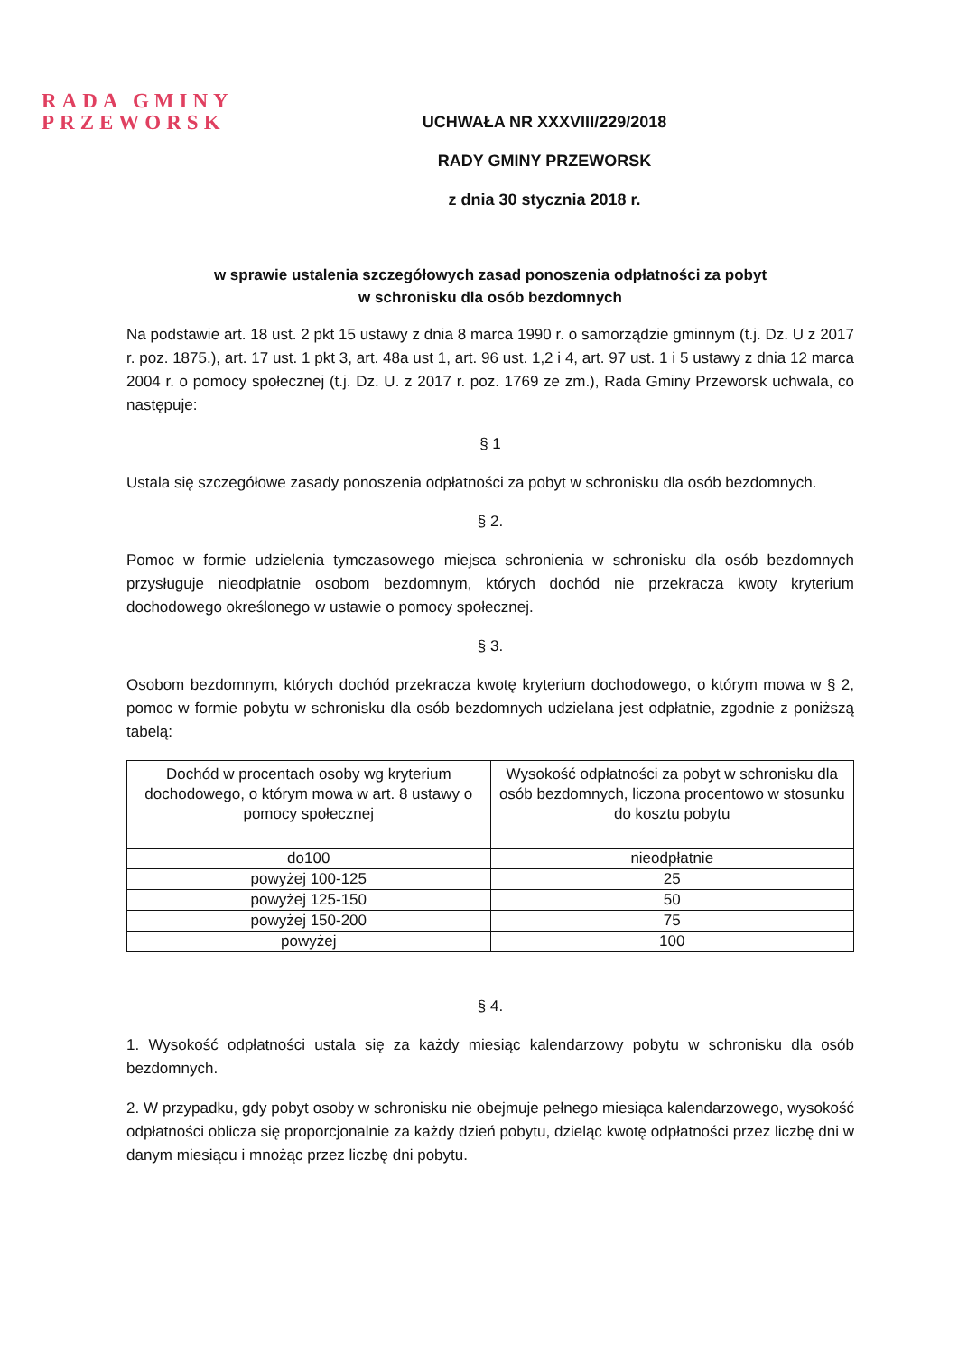RADA GMINY
PRZEWORSK
UCHWAŁA NR XXXVIII/229/2018
RADY GMINY PRZEWORSK
z dnia 30 stycznia 2018 r.
w sprawie ustalenia szczegółowych zasad ponoszenia odpłatności za pobyt
w schronisku dla osób bezdomnych
Na podstawie art. 18 ust. 2 pkt 15 ustawy z dnia 8 marca 1990 r. o samorządzie gminnym (t.j. Dz. U z 2017 r. poz. 1875.), art. 17 ust. 1 pkt 3, art. 48a ust 1, art. 96 ust. 1,2 i 4, art. 97 ust. 1 i 5 ustawy z dnia 12 marca 2004 r. o pomocy społecznej (t.j. Dz. U. z 2017 r. poz. 1769 ze zm.), Rada Gminy Przeworsk uchwala, co następuje:
§ 1
Ustala się szczegółowe zasady ponoszenia odpłatności za pobyt w schronisku dla osób bezdomnych.
§ 2.
Pomoc w formie udzielenia tymczasowego miejsca schronienia w schronisku dla osób bezdomnych przysługuje nieodpłatnie osobom bezdomnym, których dochód nie przekracza kwoty kryterium dochodowego określonego w ustawie o pomocy społecznej.
§ 3.
Osobom bezdomnym, których dochód przekracza kwotę kryterium dochodowego, o którym mowa w § 2, pomoc w formie pobytu w schronisku dla osób bezdomnych udzielana jest odpłatnie, zgodnie z poniższą tabelą:
| Dochód w procentach osoby wg kryterium dochodowego, o którym mowa w art. 8 ustawy o pomocy społecznej | Wysokość odpłatności za pobyt w schronisku dla osób bezdomnych, liczona procentowo w stosunku do kosztu pobytu |
| do100 | nieodpłatnie |
| powyżej 100-125 | 25 |
| powyżej 125-150 | 50 |
| powyżej 150-200 | 75 |
| powyżej | 100 |
§ 4.
1. Wysokość odpłatności ustala się za każdy miesiąc kalendarzowy pobytu w schronisku dla osób bezdomnych.
2. W przypadku, gdy pobyt osoby w schronisku nie obejmuje pełnego miesiąca kalendarzowego, wysokość odpłatności oblicza się proporcjonalnie za każdy dzień pobytu, dzieląc kwotę odpłatności przez liczbę dni w danym miesiącu i mnożąc przez liczbę dni pobytu.